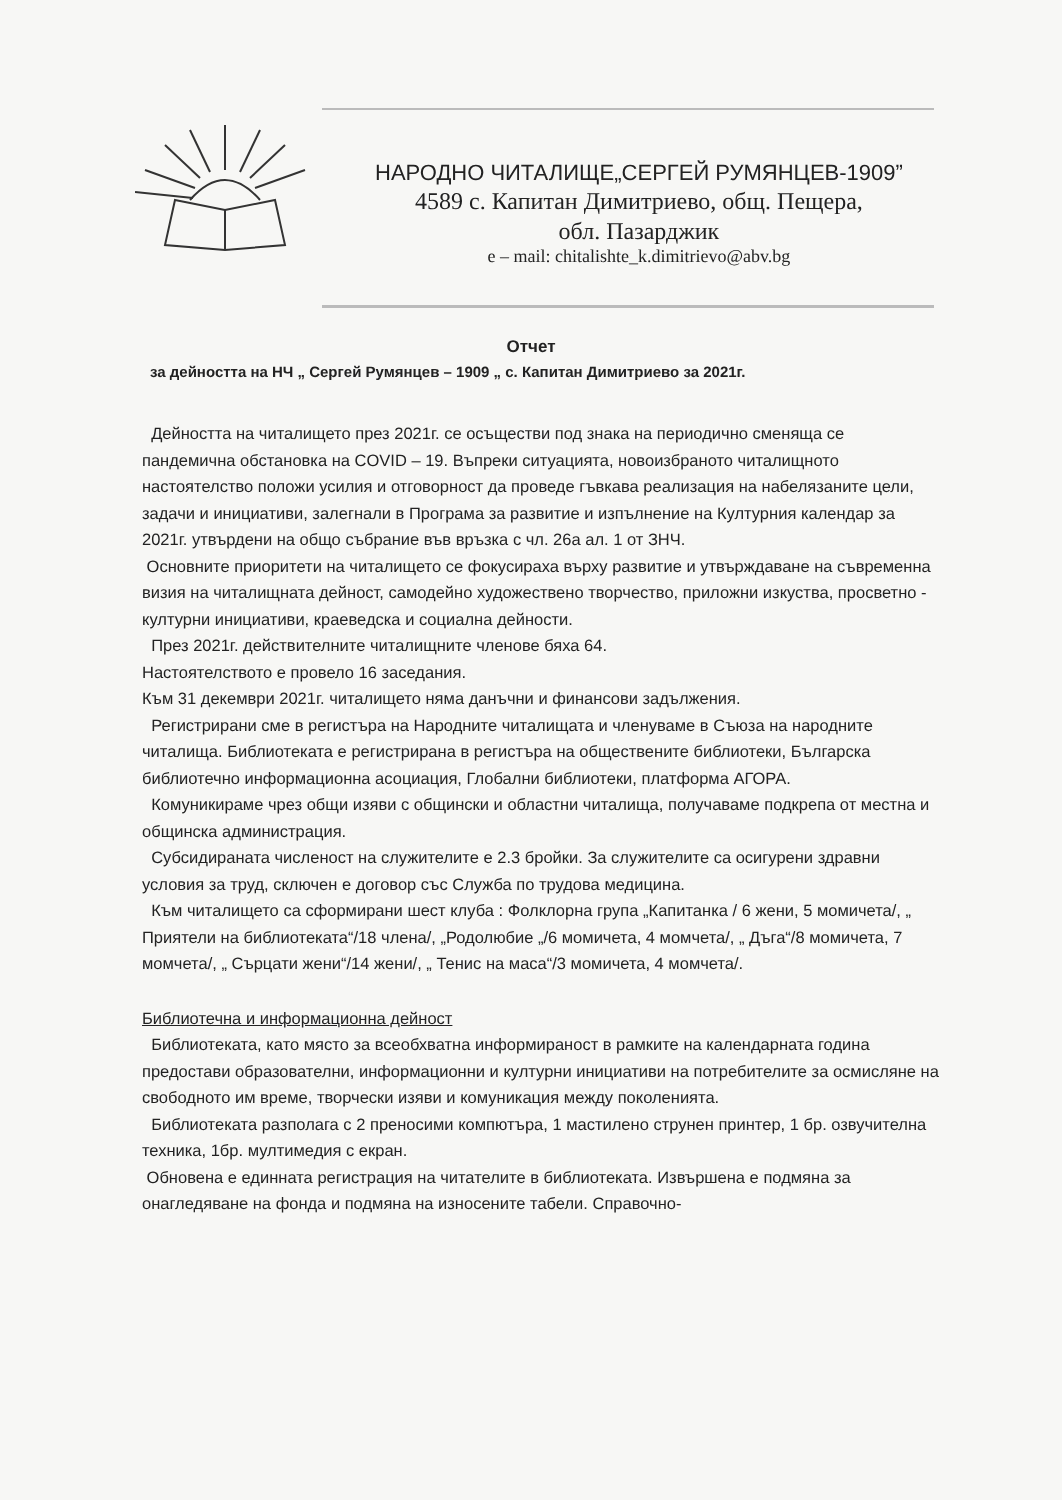НАРОДНО ЧИТАЛИЩЕ„СЕРГЕЙ РУМЯНЦЕВ-1909”
4589 с. Капитан Димитриево, общ. Пещера,
обл. Пазарджик
e – mail: chitalishte_k.dimitrievo@abv.bg
Отчет
за дейността на НЧ „ Сергей Румянцев – 1909 „ с. Капитан Димитриево за 2021г.
Дейността на читалището през 2021г. се осъществи под знака на периодично сменяща се пандемична обстановка на COVID – 19. Въпреки ситуацията, новоизбраното читалищното настоятелство положи усилия и отговорност да проведе гъвкава реализация на набелязаните цели, задачи и инициативи, залегнали в Програма за развитие и изпълнение на Културния календар за 2021г. утвърдени на общо събрание във връзка с чл. 26а ал. 1 от ЗНЧ.
Основните приоритети на читалището се фокусираха върху развитие и утвърждаване на съвременна визия на читалищната дейност, самодейно художествено творчество, приложни изкуства, просветно - културни инициативи, краеведска и социална дейности.
През 2021г. действителните читалищните членове бяха 64.
Настоятелството е провело 16 заседания.
Към 31 декември 2021г. читалището няма данъчни и финансови задължения.
Регистрирани сме в регистъра на Народните читалищата и членуваме в Съюза на народните читалища. Библиотеката е регистрирана в регистъра на обществените библиотеки, Българска библиотечно информационна асоциация, Глобални библиотеки, платформа АГОРА.
Комуникираме чрез общи изяви с общински и областни читалища, получаваме подкрепа от местна и общинска администрация.
Субсидираната численост на служителите е 2.3 бройки. За служителите са осигурени здравни условия за труд, сключен е договор със Служба по трудова медицина.
Към читалището са сформирани шест клуба : Фолклорна група „Капитанка / 6 жени, 5 момичета/, „ Приятели на библиотеката“/18 члена/, „Родолюбие „/6 момичета, 4 момчета/, „ Дъга“/8 момичета, 7 момчета/, „ Сърцати жени“/14 жени/, „ Тенис на маса“/3 момичета, 4 момчета/.
Библиотечна и информационна дейност
Библиотеката, като място за всеобхватна информираност в рамките на календарната година предостави образователни, информационни и културни инициативи на потребителите за осмисляне на свободното им време, творчески изяви и комуникация между поколенията.
Библиотеката разполага с 2 преносими компютъра, 1 мастилено струнен принтер, 1 бр. озвучителна техника, 1бр. мултимедия с екран.
Обновена е единната регистрация на читателите в библиотеката. Извършена е подмяна за онагледяване на фонда и подмяна на износените табели. Справочно-